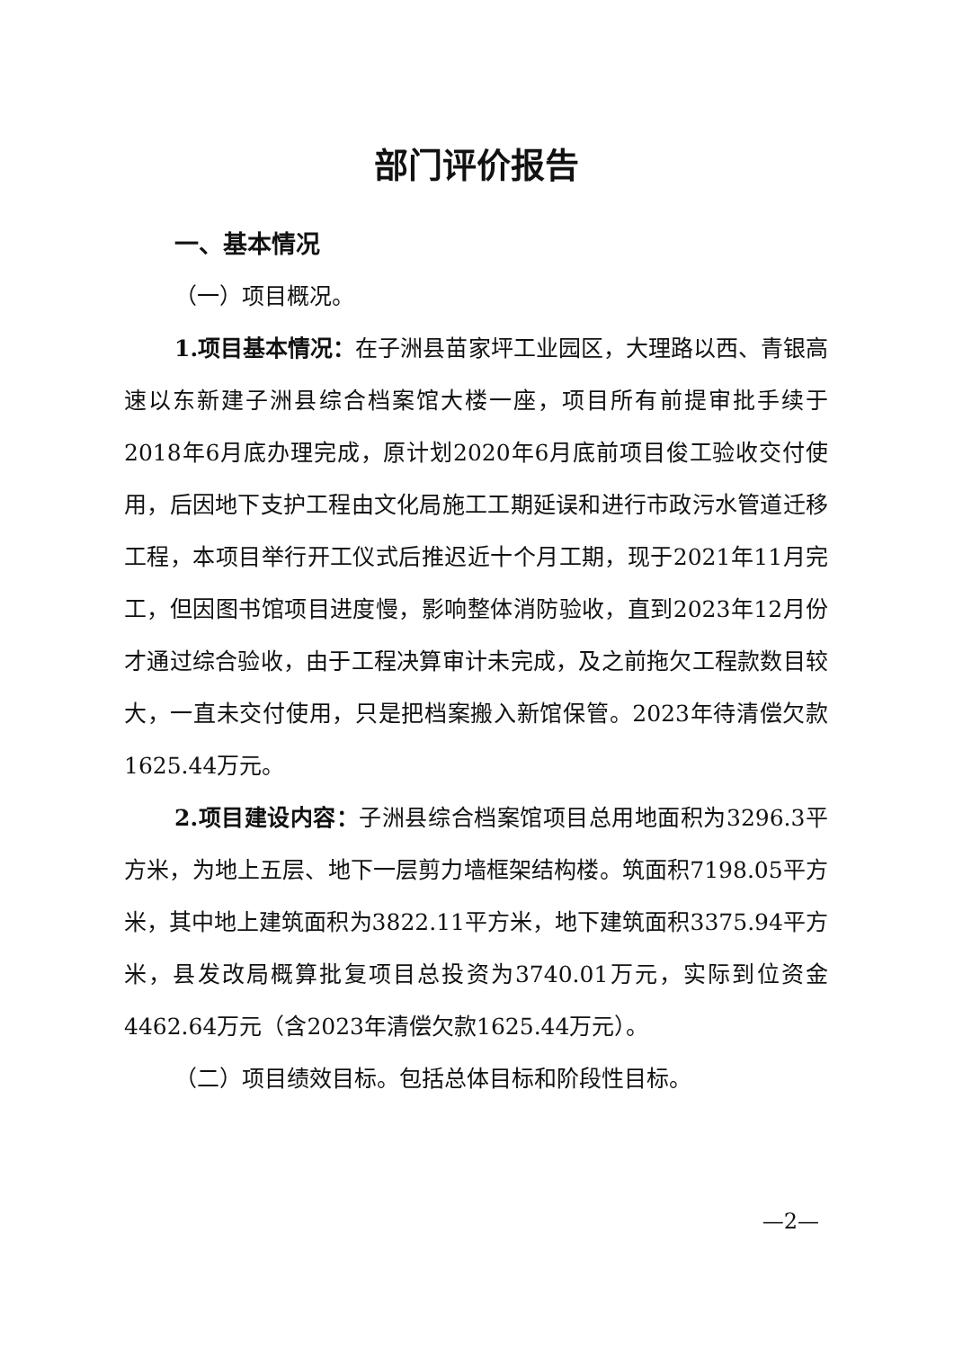部门评价报告
一、基本情况
（一）项目概况。
1.项目基本情况：在子洲县苗家坪工业园区，大理路以西、青银高速以东新建子洲县综合档案馆大楼一座，项目所有前提审批手续于2018年6月底办理完成，原计划2020年6月底前项目俊工验收交付使用，后因地下支护工程由文化局施工工期延误和进行市政污水管道迁移工程，本项目举行开工仪式后推迟近十个月工期，现于2021年11月完工，但因图书馆项目进度慢，影响整体消防验收，直到2023年12月份才通过综合验收，由于工程决算审计未完成，及之前拖欠工程款数目较大，一直未交付使用，只是把档案搬入新馆保管。2023年待清偿欠款1625.44万元。
2.项目建设内容：子洲县综合档案馆项目总用地面积为3296.3平方米，为地上五层、地下一层剪力墙框架结构楼。筑面积7198.05平方米，其中地上建筑面积为3822.11平方米，地下建筑面积3375.94平方米，县发改局概算批复项目总投资为3740.01万元，实际到位资金4462.64万元（含2023年清偿欠款1625.44万元）。
（二）项目绩效目标。包括总体目标和阶段性目标。
—2—